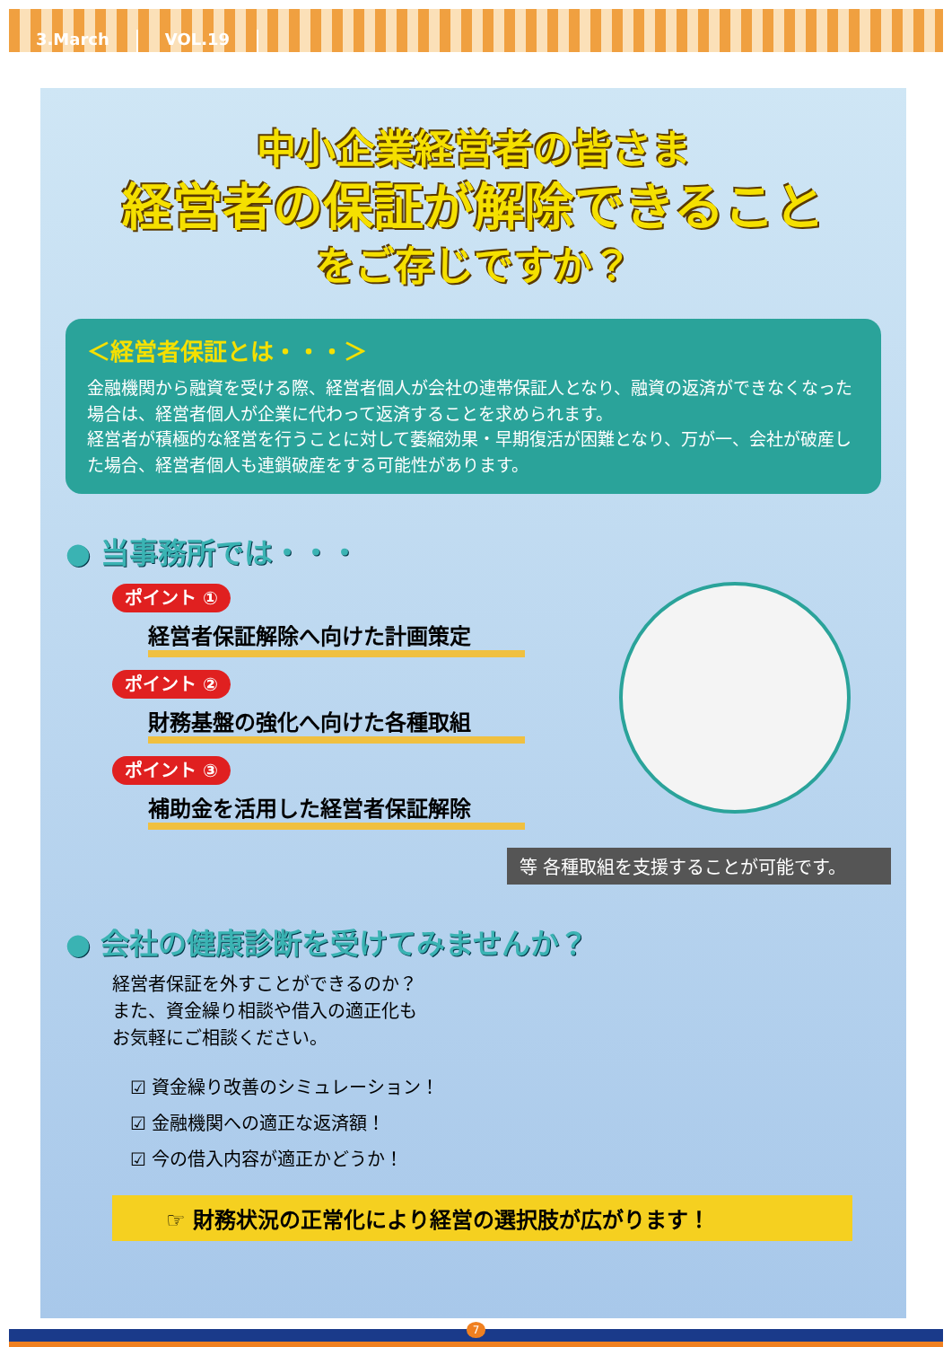3.March VOL.19
中小企業経営者の皆さま
経営者の保証が解除できること
をご存じですか？
＜経営者保証とは・・・＞
金融機関から融資を受ける際、経営者個人が会社の連帯保証人となり、融資の返済ができなくなった場合は、経営者個人が企業に代わって返済することを求められます。
経営者が積極的な経営を行うことに対して萎縮効果・早期復活が困難となり、万が一、会社が破産した場合、経営者個人も連鎖破産をする可能性があります。
● 当事務所では・・・
ポイント ①
経営者保証解除へ向けた計画策定
ポイント ②
財務基盤の強化へ向けた各種取組
ポイント ③
補助金を活用した経営者保証解除
等 各種取組を支援することが可能です。
● 会社の健康診断を受けてみませんか？
経営者保証を外すことができるのか？
また、資金繰り相談や借入の適正化も
お気軽にご相談ください。
☑ 資金繰り改善のシミュレーション！
☑ 金融機関への適正な返済額！
☑ 今の借入内容が適正かどうか！
☞ 財務状況の正常化により経営の選択肢が広がります！
7